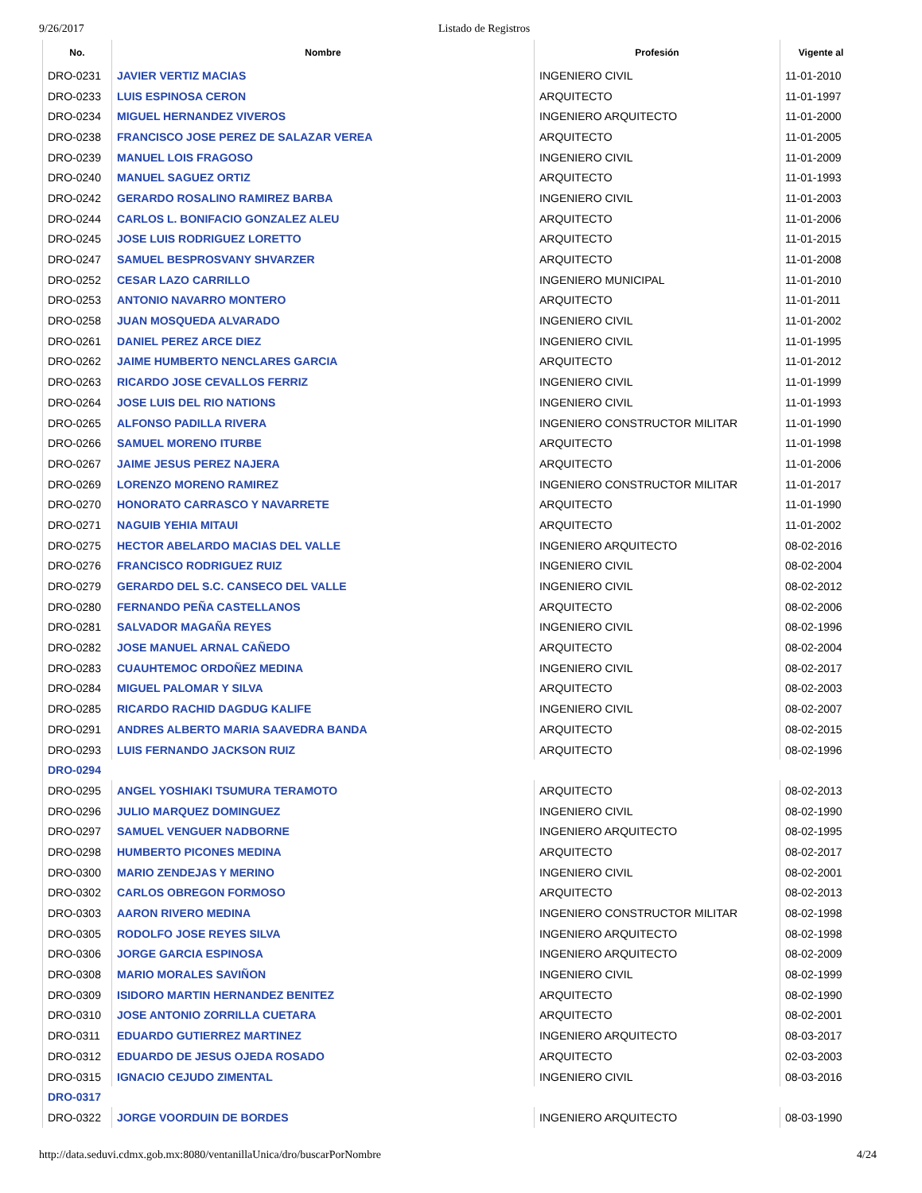9/26/2017 Listado de Registros
| No. | Nombre | Profesión | Vigente al |
| --- | --- | --- | --- |
| DRO-0231 | JAVIER VERTIZ MACIAS | INGENIERO CIVIL | 11-01-2010 |
| DRO-0233 | LUIS ESPINOSA CERON | ARQUITECTO | 11-01-1997 |
| DRO-0234 | MIGUEL HERNANDEZ VIVEROS | INGENIERO ARQUITECTO | 11-01-2000 |
| DRO-0238 | FRANCISCO JOSE PEREZ DE SALAZAR VEREA | ARQUITECTO | 11-01-2005 |
| DRO-0239 | MANUEL LOIS FRAGOSO | INGENIERO CIVIL | 11-01-2009 |
| DRO-0240 | MANUEL SAGUEZ ORTIZ | ARQUITECTO | 11-01-1993 |
| DRO-0242 | GERARDO ROSALINO RAMIREZ BARBA | INGENIERO CIVIL | 11-01-2003 |
| DRO-0244 | CARLOS L. BONIFACIO GONZALEZ ALEU | ARQUITECTO | 11-01-2006 |
| DRO-0245 | JOSE LUIS RODRIGUEZ LORETTO | ARQUITECTO | 11-01-2015 |
| DRO-0247 | SAMUEL BESPROSVANY SHVARZER | ARQUITECTO | 11-01-2008 |
| DRO-0252 | CESAR LAZO CARRILLO | INGENIERO MUNICIPAL | 11-01-2010 |
| DRO-0253 | ANTONIO NAVARRO MONTERO | ARQUITECTO | 11-01-2011 |
| DRO-0258 | JUAN MOSQUEDA ALVARADO | INGENIERO CIVIL | 11-01-2002 |
| DRO-0261 | DANIEL PEREZ ARCE DIEZ | INGENIERO CIVIL | 11-01-1995 |
| DRO-0262 | JAIME HUMBERTO NENCLARES GARCIA | ARQUITECTO | 11-01-2012 |
| DRO-0263 | RICARDO JOSE CEVALLOS FERRIZ | INGENIERO CIVIL | 11-01-1999 |
| DRO-0264 | JOSE LUIS DEL RIO NATIONS | INGENIERO CIVIL | 11-01-1993 |
| DRO-0265 | ALFONSO PADILLA RIVERA | INGENIERO CONSTRUCTOR MILITAR | 11-01-1990 |
| DRO-0266 | SAMUEL MORENO ITURBE | ARQUITECTO | 11-01-1998 |
| DRO-0267 | JAIME JESUS PEREZ NAJERA | ARQUITECTO | 11-01-2006 |
| DRO-0269 | LORENZO MORENO RAMIREZ | INGENIERO CONSTRUCTOR MILITAR | 11-01-2017 |
| DRO-0270 | HONORATO CARRASCO Y NAVARRETE | ARQUITECTO | 11-01-1990 |
| DRO-0271 | NAGUIB YEHIA MITAUI | ARQUITECTO | 11-01-2002 |
| DRO-0275 | HECTOR ABELARDO MACIAS DEL VALLE | INGENIERO ARQUITECTO | 08-02-2016 |
| DRO-0276 | FRANCISCO RODRIGUEZ RUIZ | INGENIERO CIVIL | 08-02-2004 |
| DRO-0279 | GERARDO DEL S.C. CANSECO DEL VALLE | INGENIERO CIVIL | 08-02-2012 |
| DRO-0280 | FERNANDO PEÑA CASTELLANOS | ARQUITECTO | 08-02-2006 |
| DRO-0281 | SALVADOR MAGAÑA REYES | INGENIERO CIVIL | 08-02-1996 |
| DRO-0282 | JOSE MANUEL ARNAL CAÑEDO | ARQUITECTO | 08-02-2004 |
| DRO-0283 | CUAUHTEMOC ORDOÑEZ MEDINA | INGENIERO CIVIL | 08-02-2017 |
| DRO-0284 | MIGUEL PALOMAR Y SILVA | ARQUITECTO | 08-02-2003 |
| DRO-0285 | RICARDO RACHID DAGDUG KALIFE | INGENIERO CIVIL | 08-02-2007 |
| DRO-0291 | ANDRES ALBERTO MARIA SAAVEDRA BANDA | ARQUITECTO | 08-02-2015 |
| DRO-0293 | LUIS FERNANDO JACKSON RUIZ | ARQUITECTO | 08-02-1996 |
| DRO-0294 | | | |
| DRO-0295 | ANGEL YOSHIAKI TSUMURA TERAMOTO | ARQUITECTO | 08-02-2013 |
| DRO-0296 | JULIO MARQUEZ DOMINGUEZ | INGENIERO CIVIL | 08-02-1990 |
| DRO-0297 | SAMUEL VENGUER NADBORNE | INGENIERO ARQUITECTO | 08-02-1995 |
| DRO-0298 | HUMBERTO PICONES MEDINA | ARQUITECTO | 08-02-2017 |
| DRO-0300 | MARIO ZENDEJAS Y MERINO | INGENIERO CIVIL | 08-02-2001 |
| DRO-0302 | CARLOS OBREGON FORMOSO | ARQUITECTO | 08-02-2013 |
| DRO-0303 | AARON RIVERO MEDINA | INGENIERO CONSTRUCTOR MILITAR | 08-02-1998 |
| DRO-0305 | RODOLFO JOSE REYES SILVA | INGENIERO ARQUITECTO | 08-02-1998 |
| DRO-0306 | JORGE GARCIA ESPINOSA | INGENIERO ARQUITECTO | 08-02-2009 |
| DRO-0308 | MARIO MORALES SAVIÑON | INGENIERO CIVIL | 08-02-1999 |
| DRO-0309 | ISIDORO MARTIN HERNANDEZ BENITEZ | ARQUITECTO | 08-02-1990 |
| DRO-0310 | JOSE ANTONIO ZORRILLA CUETARA | ARQUITECTO | 08-02-2001 |
| DRO-0311 | EDUARDO GUTIERREZ MARTINEZ | INGENIERO ARQUITECTO | 08-03-2017 |
| DRO-0312 | EDUARDO DE JESUS OJEDA ROSADO | ARQUITECTO | 02-03-2003 |
| DRO-0315 | IGNACIO CEJUDO ZIMENTAL | INGENIERO CIVIL | 08-03-2016 |
| DRO-0317 | | | |
| DRO-0322 | JORGE VOORDUIN DE BORDES | INGENIERO ARQUITECTO | 08-03-1990 |
http://data.seduvi.cdmx.gob.mx:8080/ventanillaUnica/dro/buscarPorNombre 4/24